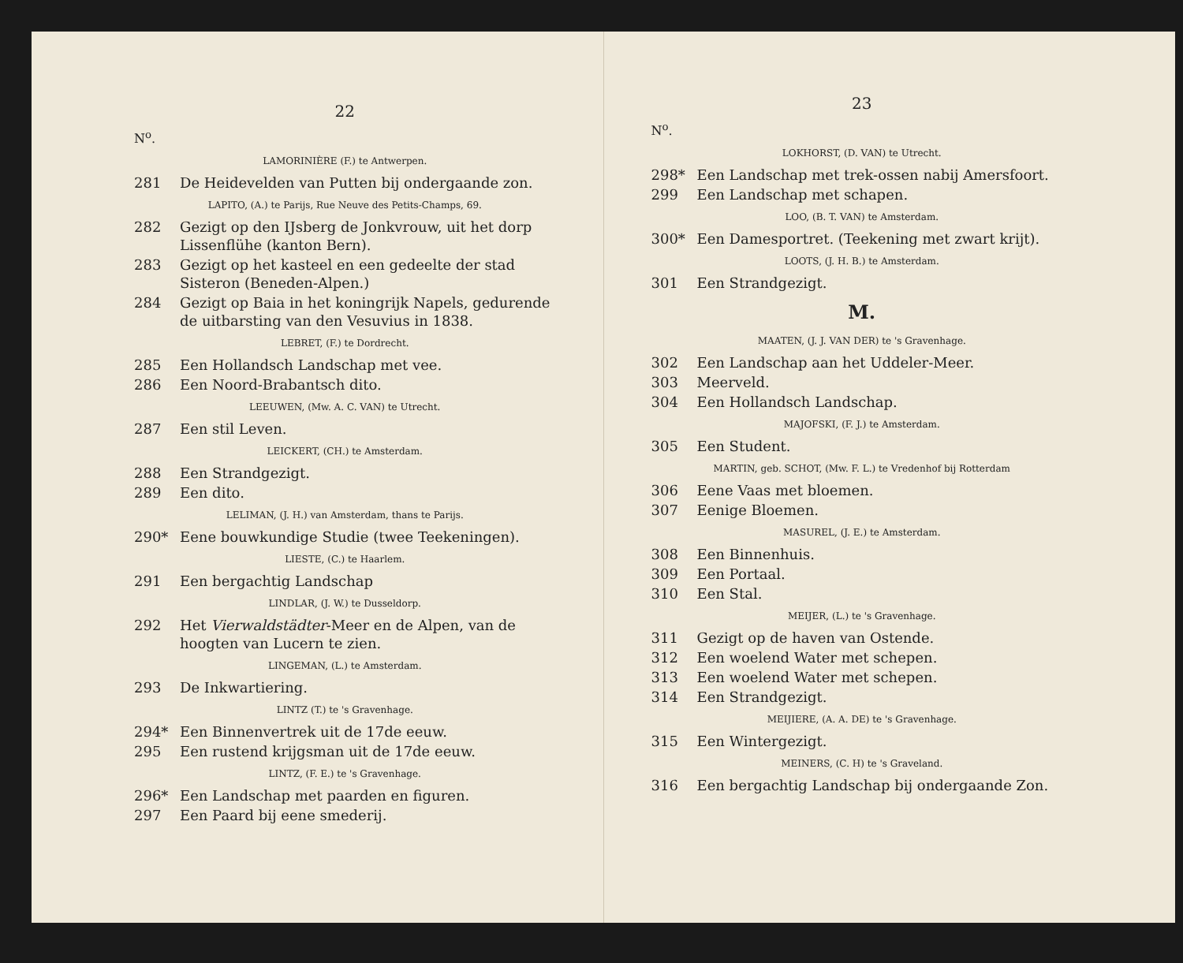22
N<sup>o</sup>.
LAMORINIÈRE (F.) te Antwerpen.
281 De Heidevelden van Putten bij ondergaande zon.
LAPITO, (A.) te Parijs, Rue Neuve des Petits-Champs, 69.
282 Gezigt op den IJsberg de Jonkvrouw, uit het dorp Lissenflühe (kanton Bern).
283 Gezigt op het kasteel en een gedeelte der stad Sisteron (Beneden-Alpen.)
284 Gezigt op Baia in het koningrijk Napels, gedurende de uitbarsting van den Vesuvius in 1838.
LEBRET, (F.) te Dordrecht.
285 Een Hollandsch Landschap met vee.
286 Een Noord-Brabantsch dito.
LEEUWEN, (Mw. A. C. VAN) te Utrecht.
287 Een stil Leven.
LEICKERT, (CH.) te Amsterdam.
288 Een Strandgezigt.
289 Een dito.
LELIMAN, (J. H.) van Amsterdam, thans te Parijs.
290* Eene bouwkundige Studie (twee Teekeningen).
LIESTE, (C.) te Haarlem.
291 Een bergachtig Landschap
LINDLAR, (J. W.) te Dusseldorp.
292 Het Vierwaldstädter-Meer en de Alpen, van de hoogten van Lucern te zien.
LINGEMAN, (L.) te Amsterdam.
293 De Inkwartiering.
LINTZ (T.) te 's Gravenhage.
294* Een Binnenvertrek uit de 17de eeuw.
295 Een rustend krijgsman uit de 17de eeuw.
LINTZ, (F. E.) te 's Gravenhage.
296* Een Landschap met paarden en figuren.
297 Een Paard bij eene smederij.
23
N<sup>o</sup>.
LOKHORST, (D. VAN) te Utrecht.
298* Een Landschap met trek-ossen nabij Amersfoort.
299 Een Landschap met schapen.
LOO, (B. T. VAN) te Amsterdam.
300* Een Damesportret. (Teekening met zwart krijt).
LOOTS, (J. H. B.) te Amsterdam.
301 Een Strandgezigt.
M.
MAATEN, (J. J. VAN DER) te 's Gravenhage.
302 Een Landschap aan het Uddeler-Meer.
303 Meerveld.
304 Een Hollandsch Landschap.
MAJOFSKI, (F. J.) te Amsterdam.
305 Een Student.
MARTIN, geb. SCHOT, (Mw. F. L.) te Vredenhof bij Rotterdam
306 Eene Vaas met bloemen.
307 Eenige Bloemen.
MASUREL, (J. E.) te Amsterdam.
308 Een Binnenhuis.
309 Een Portaal.
310 Een Stal.
MEIJER, (L.) te 's Gravenhage.
311 Gezigt op de haven van Ostende.
312 Een woelend Water met schepen.
313 Een woelend Water met schepen.
314 Een Strandgezigt.
MEIJIERE, (A. A. DE) te 's Gravenhage.
315 Een Wintergezigt.
MEINERS, (C. H) te 's Graveland.
316 Een bergachtig Landschap bij ondergaande Zon.